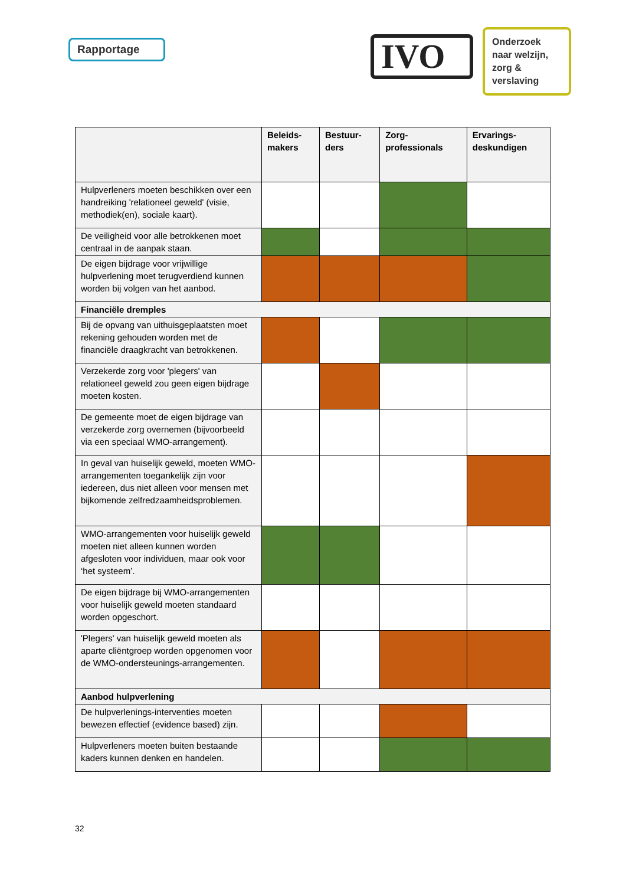Rapportage IVO
Onderzoek naar welzijn, zorg & verslaving
| | Beleids- makers | Bestuur- ders | Zorg- professionals | Ervarings- deskundigen |
| --- | --- | --- | --- | --- |
| Hulpverleners moeten beschikken over een handreiking 'relationeel geweld' (visie, methodiek(en), sociale kaart). | | | | |
| De veiligheid voor alle betrokkenen moet centraal in de aanpak staan. | | | | |
| De eigen bijdrage voor vrijwillige hulpverlening moet terugverdiend kunnen worden bij volgen van het aanbod. | | | | |
| Financiële dremples | | | | |
| Bij de opvang van uithuisgeplaatsten moet rekening gehouden worden met de financiële draagkracht van betrokkenen. | | | | |
| Verzekerde zorg voor 'plegers' van relationeel geweld zou geen eigen bijdrage moeten kosten. | | | | |
| De gemeente moet de eigen bijdrage van verzekerde zorg overnemen (bijvoorbeeld via een speciaal WMO-arrangement). | | | | |
| In geval van huiselijk geweld, moeten WMO-arrangementen toegankelijk zijn voor iedereen, dus niet alleen voor mensen met bijkomende zelfredzaamheidsproblemen. | | | | |
| WMO-arrangementen voor huiselijk geweld moeten niet alleen kunnen worden afgesloten voor individuen, maar ook voor ‘het systeem’. | | | | |
| De eigen bijdrage bij WMO-arrangementen voor huiselijk geweld moeten standaard worden opgeschort. | | | | |
| 'Plegers' van huiselijk geweld moeten als aparte cliëntgroep worden opgenomen voor de WMO-ondersteunings-arrangementen. | | | | |
| Aanbod hulpverlening | | | | |
| De hulpverlenings-interventies moeten bewezen effectief (evidence based) zijn. | | | | |
| Hulpverleners moeten buiten bestaande kaders kunnen denken en handelen. | | | | |
32